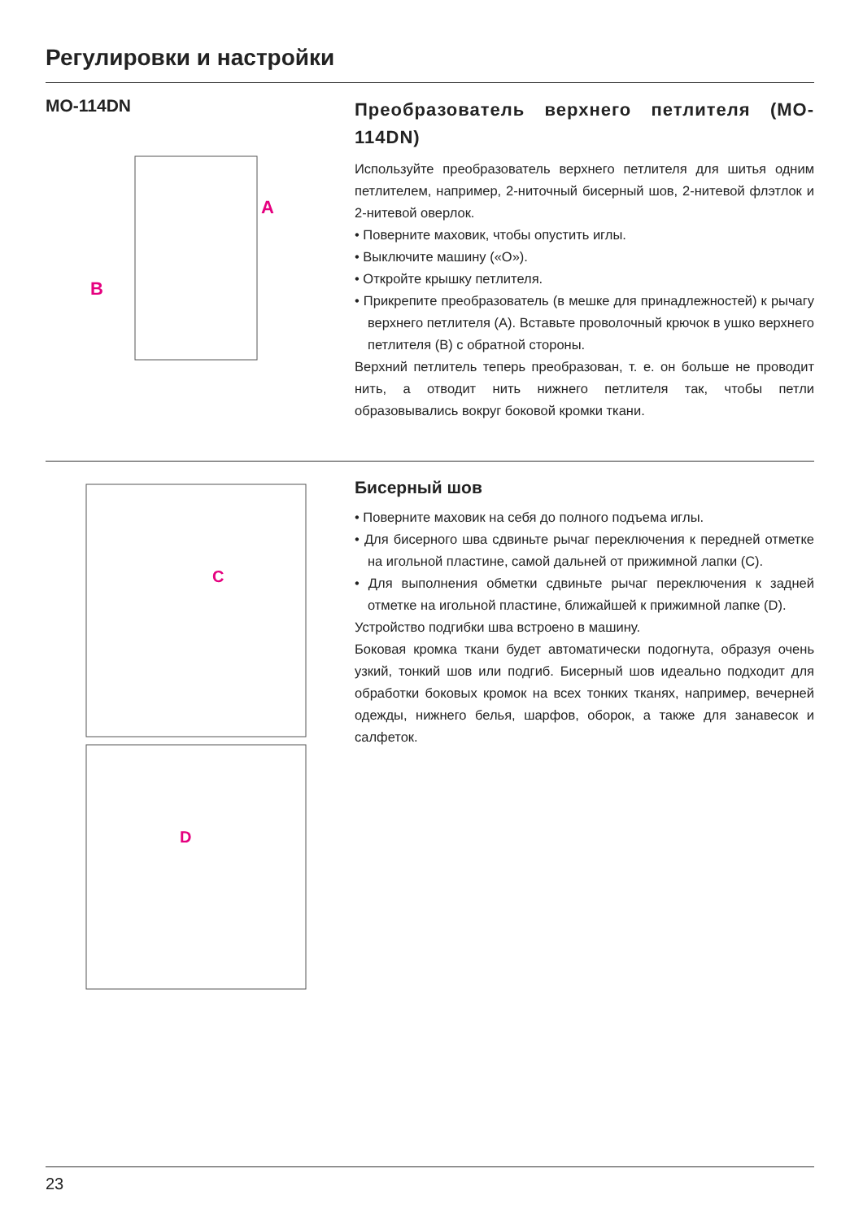Регулировки и настройки
MO-114DN
A
B
Преобразователь верхнего петлителя (MO-114DN)
Используйте преобразователь верхнего петлителя для шитья одним петлителем, например, 2-ниточный бисерный шов, 2-нитевой флэтлок и 2-нитевой оверлок.
• Поверните маховик, чтобы опустить иглы.
• Выключите машину («O»).
• Откройте крышку петлителя.
• Прикрепите преобразователь (в мешке для принадлежностей) к рычагу верхнего петлителя (A). Вставьте проволочный крючок в ушко верхнего петлителя (B) с обратной стороны.
Верхний петлитель теперь преобразован, т. е. он больше не проводит нить, а отводит нить нижнего петлителя так, чтобы петли образовывались вокруг боковой кромки ткани.
C
D
Бисерный шов
• Поверните маховик на себя до полного подъема иглы.
• Для бисерного шва сдвиньте рычаг переключения к передней отметке на игольной пластине, самой дальней от прижимной лапки (C).
• Для выполнения обметки сдвиньте рычаг переключения к задней отметке на игольной пластине, ближайшей к прижимной лапке (D).
Устройство подгибки шва встроено в машину.
Боковая кромка ткани будет автоматически подогнута, образуя очень узкий, тонкий шов или подгиб. Бисерный шов идеально подходит для обработки боковых кромок на всех тонких тканях, например, вечерней одежды, нижнего белья, шарфов, оборок, а также для занавесок и салфеток.
23